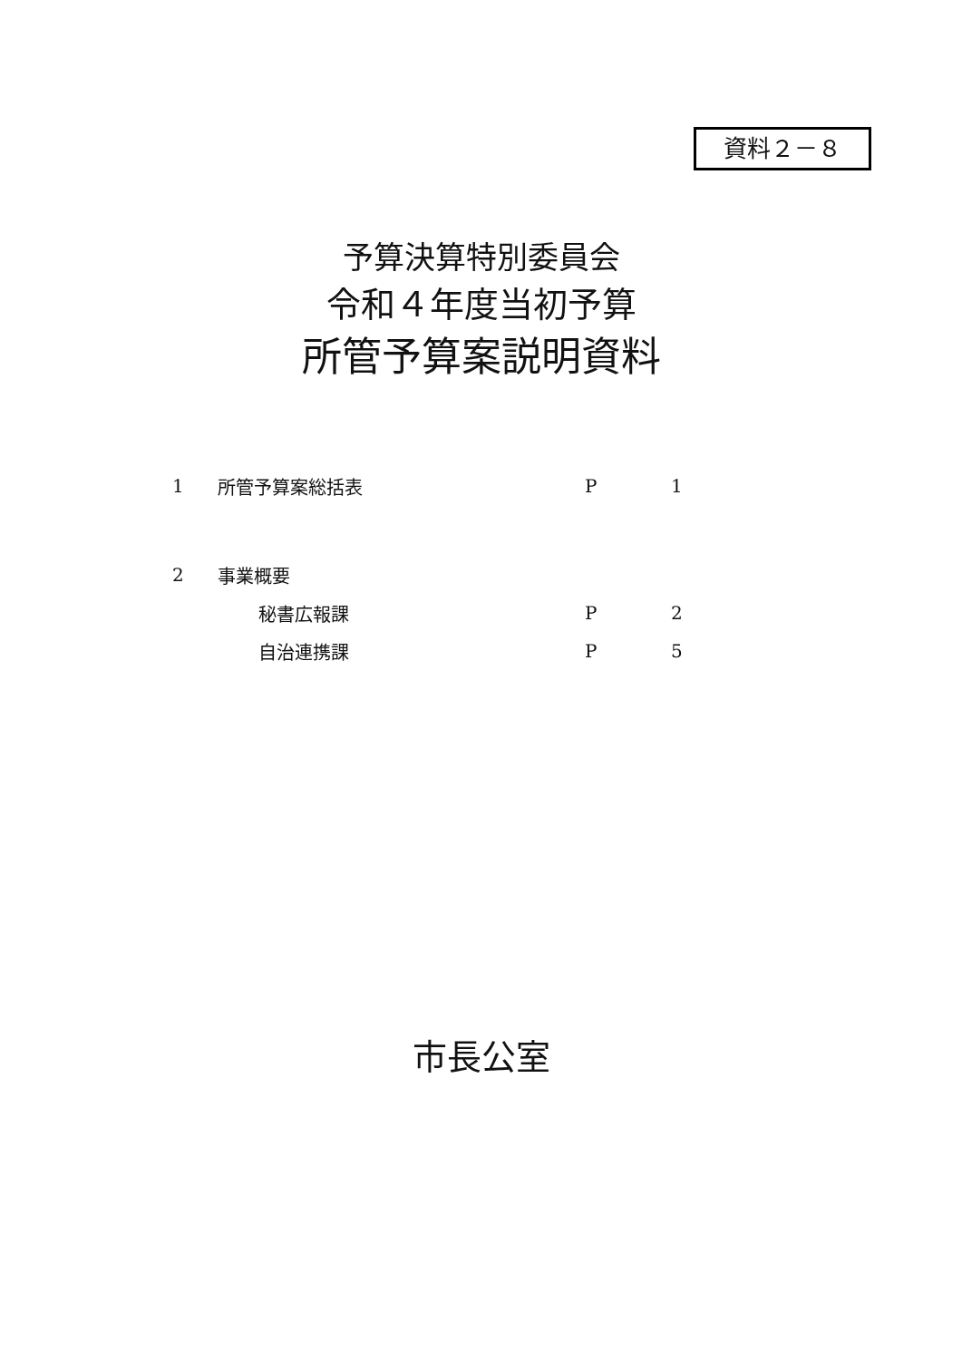資料２－８
予算決算特別委員会
令和４年度当初予算
所管予算案説明資料
| 1 | 所管予算案総括表 | | P | 1 |
| 2 | 事業概要 | | | |
| | | 秘書広報課 | P | 2 |
| | | 自治連携課 | P | 5 |
市長公室